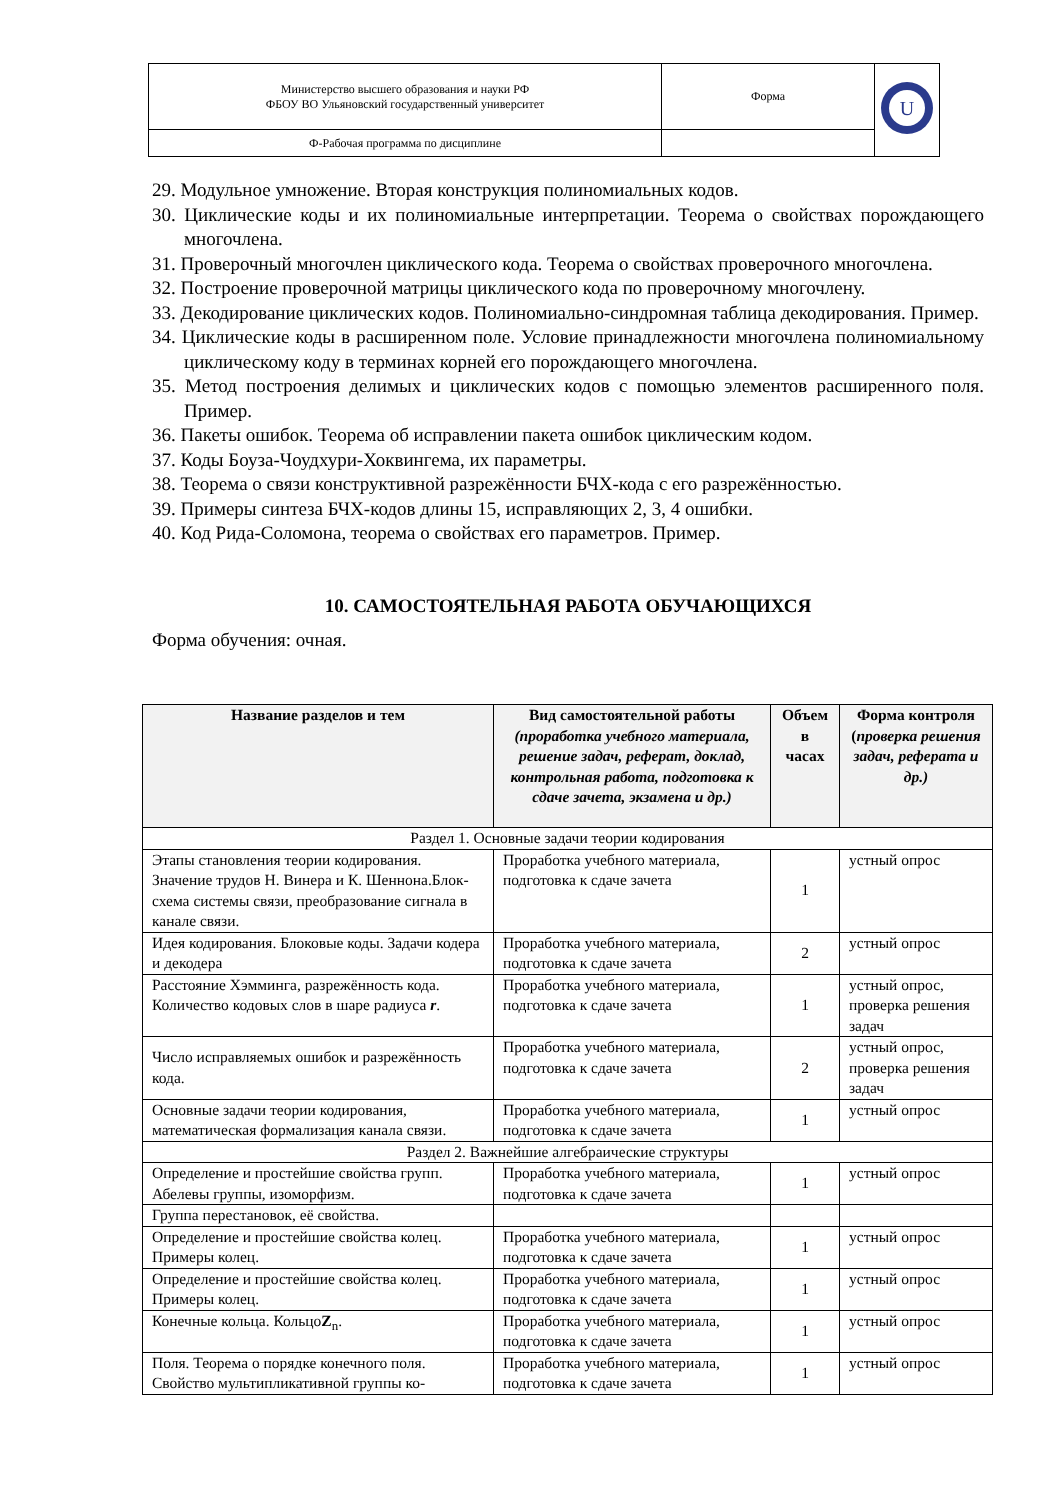| Министерство высшего образования и науки РФ ФБОУ ВО Ульяновский государственный университет | Форма | U |
| Ф-Рабочая программа по дисциплине | | |
29. Модульное умножение. Вторая конструкция полиномиальных кодов.
30. Циклические коды и их полиномиальные интерпретации. Теорема о свойствах порождающего многочлена.
31. Проверочный многочлен циклического кода. Теорема о свойствах проверочного многочлена.
32. Построение проверочной матрицы циклического кода по проверочному многочлену.
33. Декодирование циклических кодов. Полиномиально-синдромная таблица декодирования. Пример.
34. Циклические коды в расширенном поле. Условие принадлежности многочлена полиномиальному циклическому коду в терминах корней его порождающего многочлена.
35. Метод построения делимых и циклических кодов с помощью элементов расширенного поля. Пример.
36. Пакеты ошибок. Теорема об исправлении пакета ошибок циклическим кодом.
37. Коды Боуза-Чоудхури-Хоквингема, их параметры.
38. Теорема о связи конструктивной разрежённости БЧХ-кода с его разрежённостью.
39. Примеры синтеза БЧХ-кодов длины 15, исправляющих 2, 3, 4 ошибки.
40. Код Рида-Соломона, теорема о свойствах его параметров. Пример.
10. САМОСТОЯТЕЛЬНАЯ РАБОТА ОБУЧАЮЩИХСЯ
Форма обучения: очная.
| Название разделов и тем | Вид самостоятельной работы (проработка учебного материала, решение задач, реферат, доклад, контрольная работа, подготовка к сдаче зачета, экзамена и др.) | Объем в часах | Форма контроля ( проверка решения задач, реферата и др.) |
| --- | --- | --- | --- |
| Раздел 1. Основные задачи теории кодирования | | | |
| Этапы становления теории кодирования. Значение трудов Н. Винера и К. Шеннона.Блок-схема системы связи, преобразование сигнала в канале связи. | Проработка учебного материала, подготовка к сдаче зачета | 1 | устный опрос |
| Идея кодирования. Блоковые коды. Задачи кодера и декодера | Проработка учебного материала, подготовка к сдаче зачета | 2 | устный опрос |
| Расстояние Хэмминга, разрежённость кода. Количество кодовых слов в шаре радиуса r . | Проработка учебного материала, подготовка к сдаче зачета | 1 | устный опрос, проверка решения задач |
| Число исправляемых ошибок и разрежённость кода. | Проработка учебного материала, подготовка к сдаче зачета | 2 | устный опрос, проверка решения задач |
| Основные задачи теории кодирования, математическая формализация канала связи. | Проработка учебного материала, подготовка к сдаче зачета | 1 | устный опрос |
| Раздел 2. Важнейшие алгебраические структуры | | | |
| Определение и простейшие свойства групп. Абелевы группы, изоморфизм. | Проработка учебного материала, подготовка к сдаче зачета | 1 | устный опрос |
| Группа перестановок, её свойства. | | | |
| Определение и простейшие свойства колец. Примеры колец. | Проработка учебного материала, подготовка к сдаче зачета | 1 | устный опрос |
| Определение и простейшие свойства колец. Примеры колец. | Проработка учебного материала, подготовка к сдаче зачета | 1 | устный опрос |
| Конечные кольца. Кольцо Z<sub>n</sub>. | Проработка учебного материала, подготовка к сдаче зачета | 1 | устный опрос |
| Поля. Теорема о порядке конечного поля. Свойство мультипликативной группы ко- | Проработка учебного материала, подготовка к сдаче зачета | 1 | устный опрос |